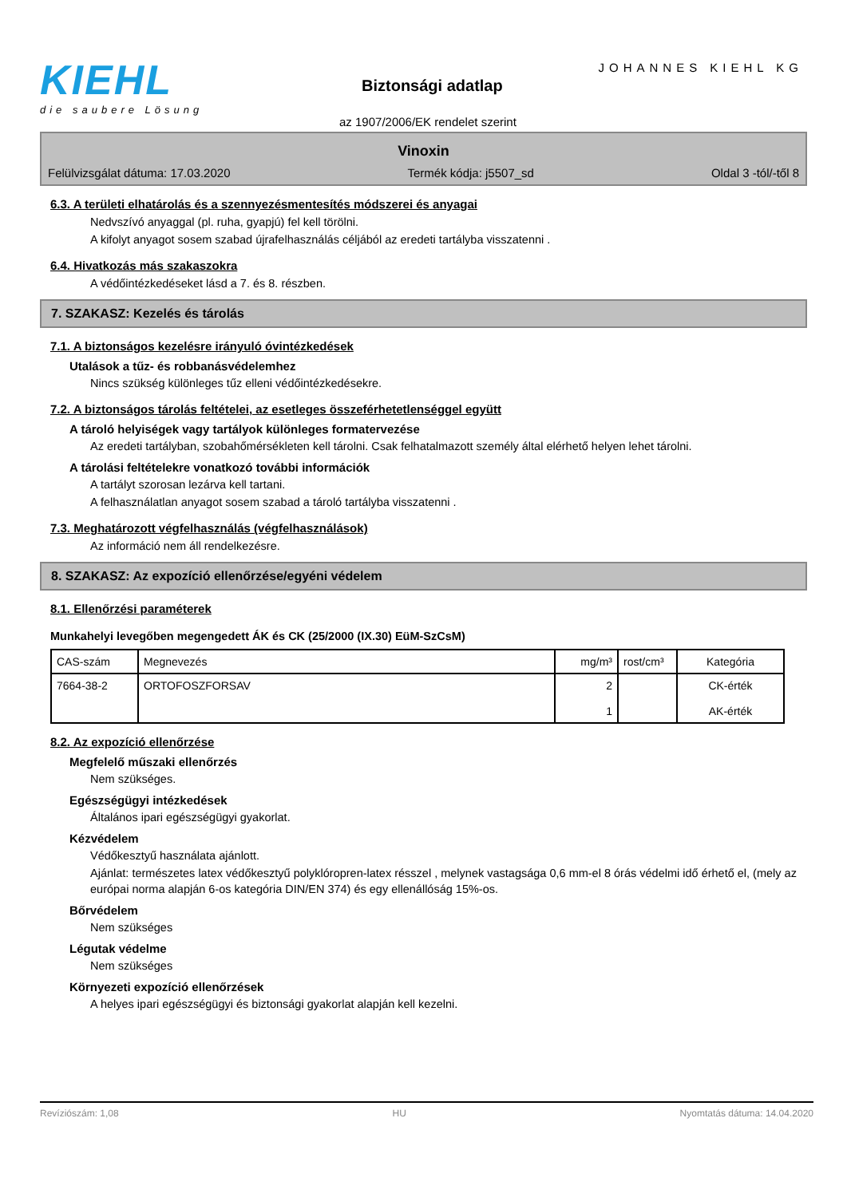KIEHL
die saubere Lösung
JOHANNES KIEHL KG
Biztonsági adatlap
az 1907/2006/EK rendelet szerint
Vinoxin
Felülvizsgálat dátuma: 17.03.2020 Termék kódja: j5507_sd Oldal 3 -tól/-től 8
6.3. A területi elhatárolás és a szennyezésmentesítés módszerei és anyagai
Nedvszívó anyaggal (pl. ruha, gyapjú) fel kell törölni.
A kifolyt anyagot sosem szabad újrafelhasználás céljából az eredeti tartályba visszatenni .
6.4. Hivatkozás más szakaszokra
A védőintézkedéseket lásd a 7. és 8. részben.
7. SZAKASZ: Kezelés és tárolás
7.1. A biztonságos kezelésre irányuló óvintézkedések
Utalások a tűz- és robbanásvédelemhez
Nincs szükség különleges tűz elleni védőintézkedésekre.
7.2. A biztonságos tárolás feltételei, az esetleges összeférhetetlenséggel együtt
A tároló helyiségek vagy tartályok különleges formatervezése
Az eredeti tartályban, szobahőmérsékleten kell tárolni. Csak felhatalmazott személy által elérhető helyen lehet tárolni.
A tárolási feltételekre vonatkozó további információk
A tartályt szorosan lezárva kell tartani.
A felhasználatlan anyagot sosem szabad a tároló tartályba visszatenni .
7.3. Meghatározott végfelhasználás (végfelhasználások)
Az információ nem áll rendelkezésre.
8. SZAKASZ: Az expozíció ellenőrzése/egyéni védelem
8.1. Ellenőrzési paraméterek
Munkahelyi levegőben megengedett ÁK és CK (25/2000 (IX.30) EüM-SzCsM)
| CAS-szám | Megnevezés | mg/m³ | rost/cm³ | Kategória |
| --- | --- | --- | --- | --- |
| 7664-38-2 | ORTOFOSZFORSAV | 2 1 | | CK-érték AK-érték |
8.2. Az expozíció ellenőrzése
Megfelelő műszaki ellenőrzés
Nem szükséges.
Egészségügyi intézkedések
Általános ipari egészségügyi gyakorlat.
Kézvédelem
Védőkesztyű használata ajánlott.
Ajánlat: természetes latex védőkesztyű polyklóropren-latex résszel , melynek vastagsága 0,6 mm-el 8 órás védelmi idő érhető el, (mely az európai norma alapján 6-os kategória DIN/EN 374) és egy ellenállóság 15%-os.
Bőrvédelem
Nem szükséges
Légutak védelme
Nem szükséges
Környezeti expozíció ellenőrzések
A helyes ipari egészségügyi és biztonsági gyakorlat alapján kell kezelni.
Revíziószám: 1,08 HU Nyomtatás dátuma: 14.04.2020